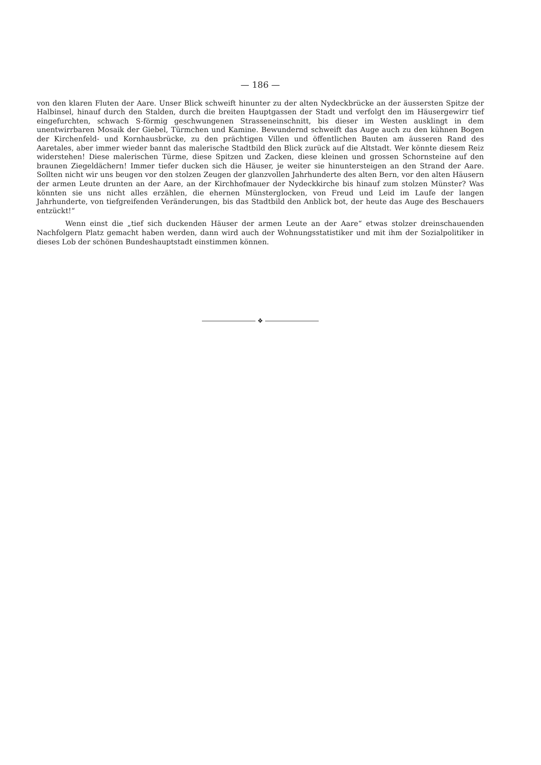— 186 —
von den klaren Fluten der Aare. Unser Blick schweift hinunter zu der alten Nydeckbrücke an der äussersten Spitze der Halbinsel, hinauf durch den Stalden, durch die breiten Hauptgassen der Stadt und verfolgt den im Häusergewirr tief eingefurchten, schwach S-förmig geschwungenen Strasseneinschnitt, bis dieser im Westen ausklingt in dem unentwirrbaren Mosaik der Giebel, Türmchen und Kamine. Bewundernd schweift das Auge auch zu den kühnen Bogen der Kirchenfeld- und Kornhausbrücke, zu den prächtigen Villen und öffentlichen Bauten am äusseren Rand des Aaretales, aber immer wieder bannt das malerische Stadtbild den Blick zurück auf die Altstadt. Wer könnte diesem Reiz widerstehen! Diese malerischen Türme, diese Spitzen und Zacken, diese kleinen und grossen Schornsteine auf den braunen Ziegeldächern! Immer tiefer ducken sich die Häuser, je weiter sie hinuntersteigen an den Strand der Aare. Sollten nicht wir uns beugen vor den stolzen Zeugen der glanzvollen Jahrhunderte des alten Bern, vor den alten Häusern der armen Leute drunten an der Aare, an der Kirchhofmauer der Nydeckkirche bis hinauf zum stolzen Münster? Was könnten sie uns nicht alles erzählen, die ehernen Münsterglocken, von Freud und Leid im Laufe der langen Jahrhunderte, von tiefgreifenden Veränderungen, bis das Stadtbild den Anblick bot, der heute das Auge des Beschauers entzückt!“
Wenn einst die „tief sich duckenden Häuser der armen Leute an der Aare“ etwas stolzer dreinschauenden Nachfolgern Platz gemacht haben werden, dann wird auch der Wohnungsstatistiker und mit ihm der Sozialpolitiker in dieses Lob der schönen Bundeshauptstadt einstimmen können.
❖